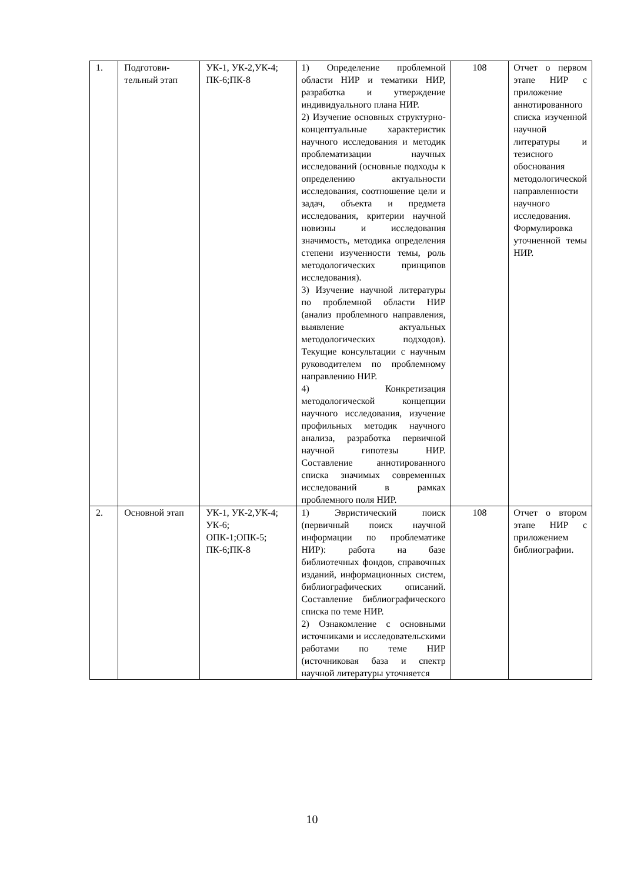| 1. | Подготови- тельный этап | УК-1, УК-2,УК-4; ПК-6;ПК-8 | 1) Определение проблемной области НИР и тематики НИР, разработка и утверждение индивидуального плана НИР. 2) Изучение основных структурно-концептуальные характеристик научного исследования и методик проблематизации научных исследований (основные подходы к определению актуальности исследования, соотношение цели и задач, объекта и предмета исследования, критерии научной новизны и исследования значимость, методика определения степени изученности темы, роль методологических принципов исследования). 3) Изучение научной литературы по проблемной области НИР (анализ проблемного направления, выявление актуальных методологических подходов). Текущие консультации с научным руководителем по проблемному направлению НИР. 4) Конкретизация методологической концепции научного исследования, изучение профильных методик научного анализа, разработка первичной научной гипотезы НИР. Составление аннотированного списка значимых современных исследований в рамках проблемного поля НИР. | 108 | Отчет о первом этапе НИР с приложение аннотированного списка изученной научной литературы и тезисного обоснования методологической направленности научного исследования. Формулировка уточненной темы НИР. |
| 2. | Основной этап | УК-1, УК-2,УК-4; УК-6; ОПК-1;ОПК-5; ПК-6;ПК-8 | 1) Эвристический поиск (первичный поиск научной информации по проблематике НИР): работа на базе библиотечных фондов, справочных изданий, информационных систем, библиографических описаний. Составление библиографического списка по теме НИР. 2) Ознакомление с основными источниками и исследовательскими работами по теме НИР (источниковая база и спектр научной литературы уточняется | 108 | Отчет о втором этапе НИР с приложением библиографии. |
10